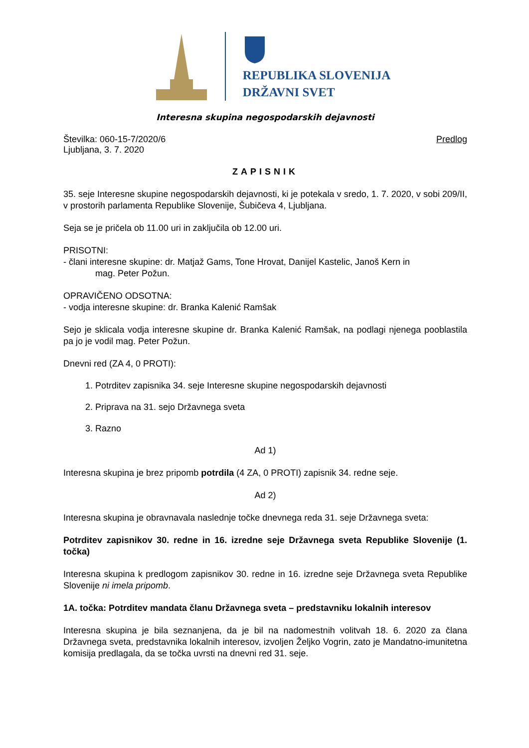REPUBLIKA SLOVENIJA
DRŽAVNI SVET
Interesna skupina negospodarskih dejavnosti
Številka: 060-15-7/2020/6
Ljubljana, 3. 7. 2020
Predlog
ZAPISNIK
35. seje Interesne skupine negospodarskih dejavnosti, ki je potekala v sredo, 1. 7. 2020, v sobi 209/II, v prostorih parlamenta Republike Slovenije, Šubičeva 4, Ljubljana.
Seja se je pričela ob 11.00 uri in zaključila ob 12.00 uri.
PRISOTNI:
- člani interesne skupine: dr. Matjaž Gams, Tone Hrovat, Danijel Kastelic, Janoš Kern in
mag. Peter Požun.
OPRAVIČENO ODSOTNA:
- vodja interesne skupine: dr. Branka Kalenić Ramšak
Sejo je sklicala vodja interesne skupine dr. Branka Kalenić Ramšak, na podlagi njenega pooblastila pa jo je vodil mag. Peter Požun.
Dnevni red (ZA 4, 0 PROTI):
1. Potrditev zapisnika 34. seje Interesne skupine negospodarskih dejavnosti
2. Priprava na 31. sejo Državnega sveta
3. Razno
Ad 1)
Interesna skupina je brez pripomb potrdila (4 ZA, 0 PROTI) zapisnik 34. redne seje.
Ad 2)
Interesna skupina je obravnavala naslednje točke dnevnega reda 31. seje Državnega sveta:
Potrditev zapisnikov 30. redne in 16. izredne seje Državnega sveta Republike Slovenije (1. točka)
Interesna skupina k predlogom zapisnikov 30. redne in 16. izredne seje Državnega sveta Republike Slovenije ni imela pripomb.
1A. točka: Potrditev mandata članu Državnega sveta – predstavniku lokalnih interesov
Interesna skupina je bila seznanjena, da je bil na nadomestnih volitvah 18. 6. 2020 za člana Državnega sveta, predstavnika lokalnih interesov, izvoljen Željko Vogrin, zato je Mandatno-imunitetna komisija predlagala, da se točka uvrsti na dnevni red 31. seje.